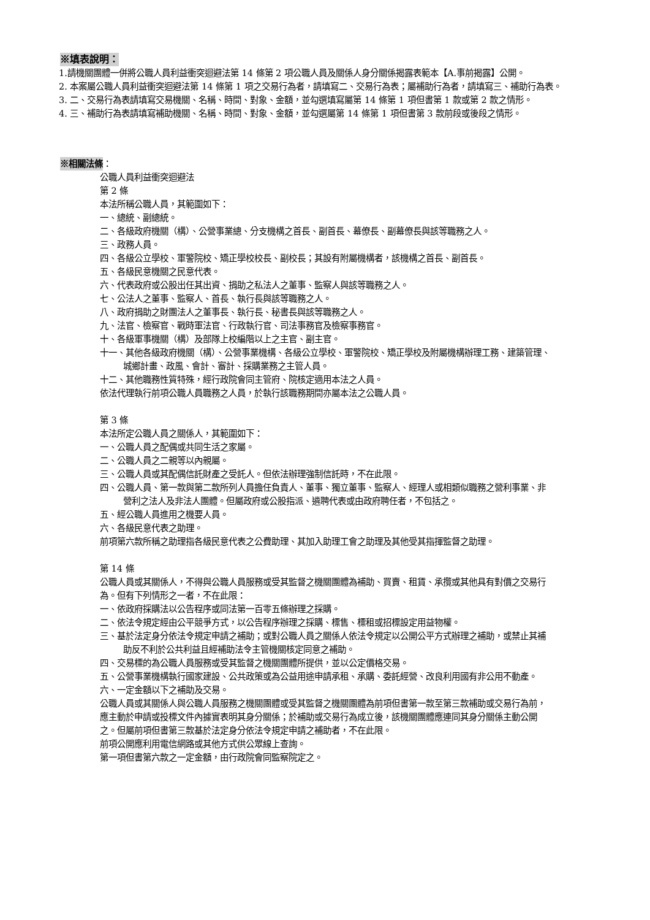※填表說明：
1.請機關團體一併將公職人員利益衝突迴避法第 14 條第 2 項公職人員及關係人身分關係揭露表範本【A.事前揭露】公開。
2. 本案屬公職人員利益衝突迴避法第 14 條第 1 項之交易行為者，請填寫二、交易行為表；屬補助行為者，請填寫三、補助行為表。
3. 二、交易行為表請填寫交易機關、名稱、時間、對象、金額，並勾選填寫屬第 14 條第 1 項但書第 1 款或第 2 款之情形。
4. 三、補助行為表請填寫補助機關、名稱、時間、對象、金額，並勾選屬第 14 條第 1 項但書第 3 款前段或後段之情形。
※相關法條：
公職人員利益衝突迴避法
第 2 條
本法所稱公職人員，其範圍如下：
一、總統、副總統。
二、各級政府機關（構）、公營事業總、分支機構之首長、副首長、幕僚長、副幕僚長與該等職務之人。
三、政務人員。
四、各級公立學校、軍警院校、矯正學校校長、副校長；其設有附屬機構者，該機構之首長、副首長。
五、各級民意機關之民意代表。
六、代表政府或公股出任其出資、捐助之私法人之董事、監察人與該等職務之人。
七、公法人之董事、監察人、首長、執行長與該等職務之人。
八、政府捐助之財團法人之董事長、執行長、秘書長與該等職務之人。
九、法官、檢察官、戰時軍法官、行政執行官、司法事務官及檢察事務官。
十、各級軍事機關（構）及部隊上校編階以上之主官、副主官。
十一、其他各級政府機關（構）、公營事業機構、各級公立學校、軍警院校、矯正學校及附屬機構辦理工務、建築管理、城鄉計畫、政風、會計、審計、採購業務之主管人員。
十二、其他職務性質特殊，經行政院會同主管府、院核定適用本法之人員。
依法代理執行前項公職人員職務之人員，於執行該職務期間亦屬本法之公職人員。
第 3 條
本法所定公職人員之關係人，其範圍如下：
一、公職人員之配偶或共同生活之家屬。
二、公職人員之二親等以內親屬。
三、公職人員或其配偶信託財產之受託人。但依法辦理強制信託時，不在此限。
四、公職人員、第一款與第二款所列人員擔任負責人、董事、獨立董事、監察人、經理人或相類似職務之營利事業、非營利之法人及非法人團體。但屬政府或公股指派、遴聘代表或由政府聘任者，不包括之。
五、經公職人員進用之機要人員。
六、各級民意代表之助理。
前項第六款所稱之助理指各級民意代表之公費助理、其加入助理工會之助理及其他受其指揮監督之助理。
第 14 條
公職人員或其關係人，不得與公職人員服務或受其監督之機關團體為補助、買賣、租賃、承攬或其他具有對價之交易行為。但有下列情形之一者，不在此限：
一、依政府採購法以公告程序或同法第一百零五條辦理之採購。
二、依法令規定經由公平競爭方式，以公告程序辦理之採購、標售、標租或招標設定用益物權。
三、基於法定身分依法令規定申請之補助；或對公職人員之關係人依法令規定以公開公平方式辦理之補助，或禁止其補助反不利於公共利益且經補助法令主管機關核定同意之補助。
四、交易標的為公職人員服務或受其監督之機關團體所提供，並以公定價格交易。
五、公營事業機構執行國家建設、公共政策或為公益用途申請承租、承購、委託經營、改良利用國有非公用不動產。
六、一定金額以下之補助及交易。
公職人員或其關係人與公職人員服務之機關團體或受其監督之機關團體為前項但書第一款至第三款補助或交易行為前，應主動於申請或投標文件內據實表明其身分關係；於補助或交易行為成立後，該機關團體應連同其身分關係主動公開之。但屬前項但書第三款基於法定身分依法令規定申請之補助者，不在此限。
前項公開應利用電信網路或其他方式供公眾線上查詢。
第一項但書第六款之一定金額，由行政院會同監察院定之。